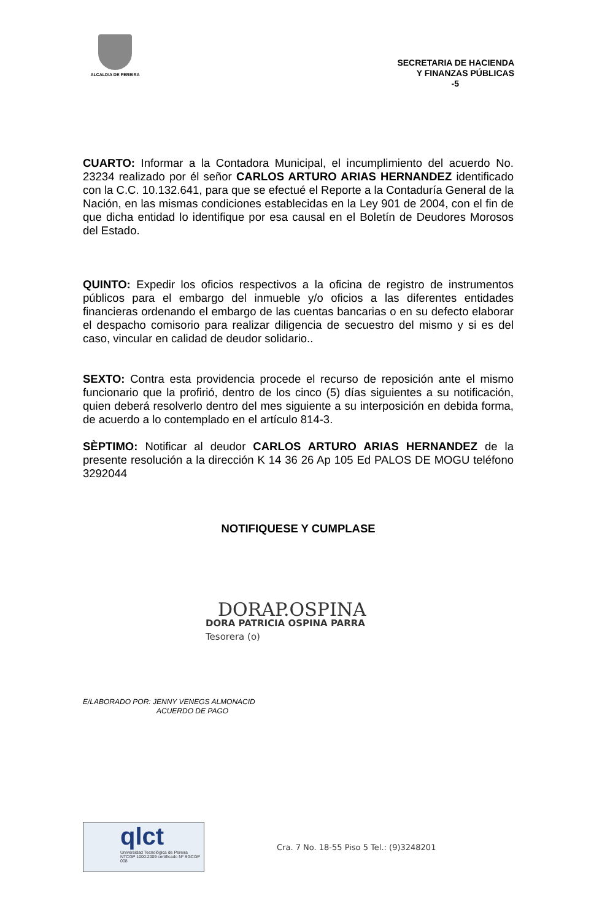ALCALDIA DE PEREIRA
SECRETARIA DE HACIENDA
Y FINANZAS PÚBLICAS
-5
CUARTO: Informar a la Contadora Municipal, el incumplimiento del acuerdo No. 23234 realizado por él señor CARLOS ARTURO ARIAS HERNANDEZ identificado con la C.C. 10.132.641, para que se efectué el Reporte a la Contaduría General de la Nación, en las mismas condiciones establecidas en la Ley 901 de 2004, con el fin de que dicha entidad lo identifique por esa causal en el Boletín de Deudores Morosos del Estado.
QUINTO: Expedir los oficios respectivos a la oficina de registro de instrumentos públicos para el embargo del inmueble y/o oficios a las diferentes entidades financieras ordenando el embargo de las cuentas bancarias o en su defecto elaborar el despacho comisorio para realizar diligencia de secuestro del mismo y si es del caso, vincular en calidad de deudor solidario..
SEXTO: Contra esta providencia procede el recurso de reposición ante el mismo funcionario que la profirió, dentro de los cinco (5) días siguientes a su notificación, quien deberá resolverlo dentro del mes siguiente a su interposición en debida forma, de acuerdo a lo contemplado en el artículo 814-3.
SÈPTIMO: Notificar al deudor CARLOS ARTURO ARIAS HERNANDEZ de la presente resolución a la dirección K 14 36 26 Ap 105 Ed PALOS DE MOGU teléfono 3292044
NOTIFIQUESE Y CUMPLASE
DORAP.OSPINA
DORA PATRICIA OSPINA PARRA
Tesorera (o)
E/LABORADO POR: JENNY VENEGS ALMONACID
ACUERDO DE PAGO
qlct
Universidad Tecnológica de Pereira
NTCGP 1000:2009 certificado Nº SGCGP 008
Cra. 7 No. 18-55 Piso 5 Tel.: (9)3248201